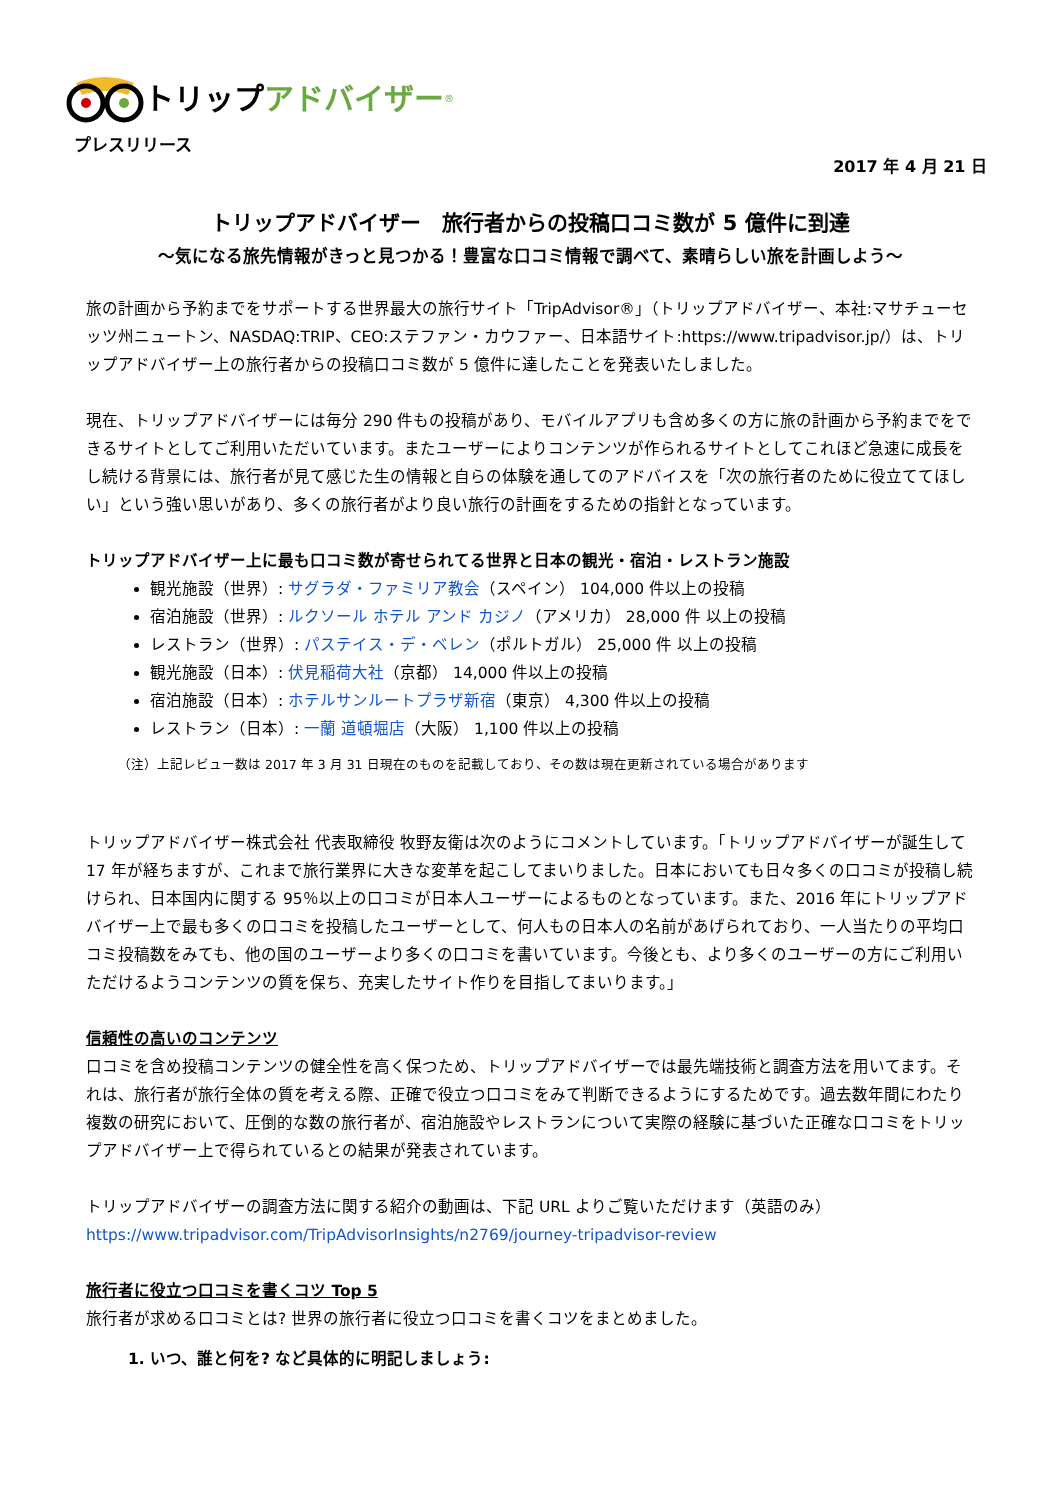トリップ アドバイザー<sup>®</sup>
プレスリリース
2017 年 4 月 21 日
トリップアドバイザー　旅行者からの投稿口コミ数が 5 億件に到達
～気になる旅先情報がきっと見つかる！豊富な口コミ情報で調べて、素晴らしい旅を計画しよう～
旅の計画から予約までをサポートする世界最大の旅行サイト「TripAdvisor®」（トリップアドバイザー、本社:マサチューセッツ州ニュートン、NASDAQ:TRIP、CEO:ステファン・カウファー、日本語サイト:https://www.tripadvisor.jp/）は、トリップアドバイザー上の旅行者からの投稿口コミ数が 5 億件に達したことを発表いたしました。
現在、トリップアドバイザーには毎分 290 件もの投稿があり、モバイルアプリも含め多くの方に旅の計画から予約までをできるサイトとしてご利用いただいています。またユーザーによりコンテンツが作られるサイトとしてこれほど急速に成長をし続ける背景には、旅行者が見て感じた生の情報と自らの体験を通してのアドバイスを「次の旅行者のために役立ててほしい」という強い思いがあり、多くの旅行者がより良い旅行の計画をするための指針となっています。
トリップアドバイザー上に最も口コミ数が寄せられてる世界と日本の観光・宿泊・レストラン施設
観光施設（世界）: サグラダ・ファミリア教会（スペイン） 104,000 件以上の投稿
宿泊施設（世界）: ルクソール ホテル アンド カジノ（アメリカ） 28,000 件 以上の投稿
レストラン（世界）: パステイス・デ・ベレン（ポルトガル） 25,000 件 以上の投稿
観光施設（日本）: 伏見稲荷大社（京都） 14,000 件以上の投稿
宿泊施設（日本）: ホテルサンルートプラザ新宿（東京） 4,300 件以上の投稿
レストラン（日本）: 一蘭 道頓堀店（大阪） 1,100 件以上の投稿
（注）上記レビュー数は 2017 年 3 月 31 日現在のものを記載しており、その数は現在更新されている場合があります
トリップアドバイザー株式会社 代表取締役 牧野友衛は次のようにコメントしています。「トリップアドバイザーが誕生して 17 年が経ちますが、これまで旅行業界に大きな変革を起こしてまいりました。日本においても日々多くの口コミが投稿し続けられ、日本国内に関する 95％以上の口コミが日本人ユーザーによるものとなっています。また、2016 年にトリップアドバイザー上で最も多くの口コミを投稿したユーザーとして、何人もの日本人の名前があげられており、一人当たりの平均口コミ投稿数をみても、他の国のユーザーより多くの口コミを書いています。今後とも、より多くのユーザーの方にご利用いただけるようコンテンツの質を保ち、充実したサイト作りを目指してまいります。」
信頼性の高いのコンテンツ
口コミを含め投稿コンテンツの健全性を高く保つため、トリップアドバイザーでは最先端技術と調査方法を用いてます。それは、旅行者が旅行全体の質を考える際、正確で役立つ口コミをみて判断できるようにするためです。過去数年間にわたり複数の研究において、圧倒的な数の旅行者が、宿泊施設やレストランについて実際の経験に基づいた正確な口コミをトリップアドバイザー上で得られているとの結果が発表されています。
トリップアドバイザーの調査方法に関する紹介の動画は、下記 URL よりご覧いただけます（英語のみ）
https://www.tripadvisor.com/TripAdvisorInsights/n2769/journey-tripadvisor-review
旅行者に役立つ口コミを書くコツ Top 5
旅行者が求める口コミとは? 世界の旅行者に役立つ口コミを書くコツをまとめました。
1. いつ、誰と何を? など具体的に明記しましょう: